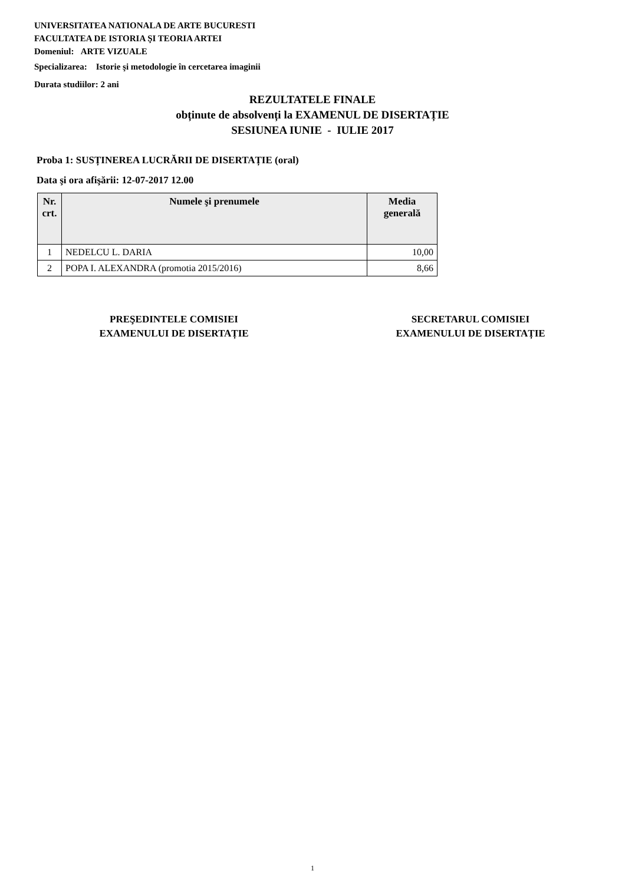UNIVERSITATEA NATIONALA DE ARTE BUCURESTI
FACULTATEA DE ISTORIA ŞI TEORIA ARTEI
Domeniul: ARTE VIZUALE
Specializarea: Istorie şi metodologie în cercetarea imaginii
Durata studiilor: 2 ani
REZULTATELE FINALE
obținute de absolvenți la EXAMENUL DE DISERTAȚIE
SESIUNEA IUNIE - IULIE 2017
Proba 1: SUSȚINEREA LUCRĂRII DE DISERTAȚIE (oral)
Data şi ora afişării: 12-07-2017 12.00
| Nr. crt. | Numele şi prenumele | Media generală |
| --- | --- | --- |
| 1 | NEDELCU L. DARIA | 10,00 |
| 2 | POPA I. ALEXANDRA (promotia 2015/2016) | 8,66 |
PREŞEDINTELE COMISIEI
EXAMENULUI DE DISERTAȚIE
SECRETARUL COMISIEI
EXAMENULUI DE DISERTAȚIE
1